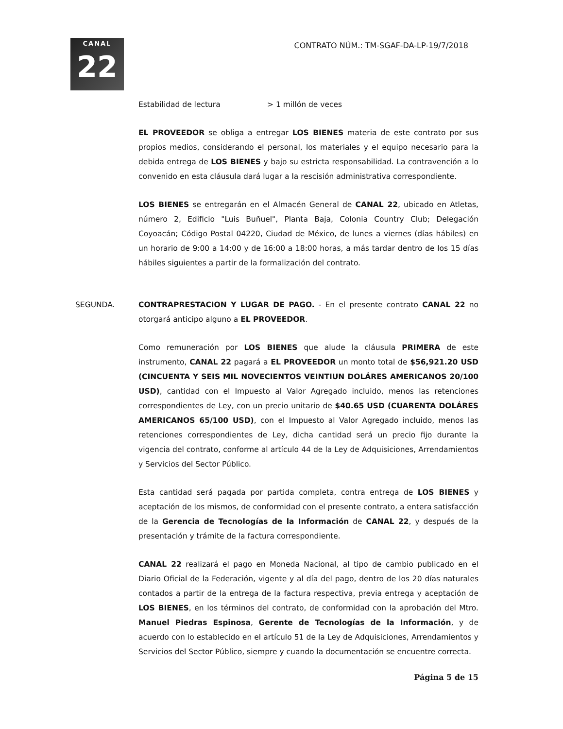CANAL
22
CONTRATO NÚM.: TM-SGAF-DA-LP-19/7/2018
Estabilidad de lectura > 1 millón de veces
EL PROVEEDOR se obliga a entregar LOS BIENES materia de este contrato por sus propios medios, considerando el personal, los materiales y el equipo necesario para la debida entrega de LOS BIENES y bajo su estricta responsabilidad. La contravención a lo convenido en esta cláusula dará lugar a la rescisión administrativa correspondiente.
LOS BIENES se entregarán en el Almacén General de CANAL 22, ubicado en Atletas, número 2, Edificio "Luis Buñuel", Planta Baja, Colonia Country Club; Delegación Coyoacán; Código Postal 04220, Ciudad de México, de lunes a viernes (días hábiles) en un horario de 9:00 a 14:00 y de 16:00 a 18:00 horas, a más tardar dentro de los 15 días hábiles siguientes a partir de la formalización del contrato.
SEGUNDA. CONTRAPRESTACION Y LUGAR DE PAGO. - En el presente contrato CANAL 22 no otorgará anticipo alguno a EL PROVEEDOR.
Como remuneración por LOS BIENES que alude la cláusula PRIMERA de este instrumento, CANAL 22 pagará a EL PROVEEDOR un monto total de $56,921.20 USD (CINCUENTA Y SEIS MIL NOVECIENTOS VEINTIUN DOLÁRES AMERICANOS 20/100 USD), cantidad con el Impuesto al Valor Agregado incluido, menos las retenciones correspondientes de Ley, con un precio unitario de $40.65 USD (CUARENTA DOLÁRES AMERICANOS 65/100 USD), con el Impuesto al Valor Agregado incluido, menos las retenciones correspondientes de Ley, dicha cantidad será un precio fijo durante la vigencia del contrato, conforme al artículo 44 de la Ley de Adquisiciones, Arrendamientos y Servicios del Sector Público.
Esta cantidad será pagada por partida completa, contra entrega de LOS BIENES y aceptación de los mismos, de conformidad con el presente contrato, a entera satisfacción de la Gerencia de Tecnologías de la Información de CANAL 22, y después de la presentación y trámite de la factura correspondiente.
CANAL 22 realizará el pago en Moneda Nacional, al tipo de cambio publicado en el Diario Oficial de la Federación, vigente y al día del pago, dentro de los 20 días naturales contados a partir de la entrega de la factura respectiva, previa entrega y aceptación de LOS BIENES, en los términos del contrato, de conformidad con la aprobación del Mtro. Manuel Piedras Espinosa, Gerente de Tecnologías de la Información, y de acuerdo con lo establecido en el artículo 51 de la Ley de Adquisiciones, Arrendamientos y Servicios del Sector Público, siempre y cuando la documentación se encuentre correcta.
Página 5 de 15